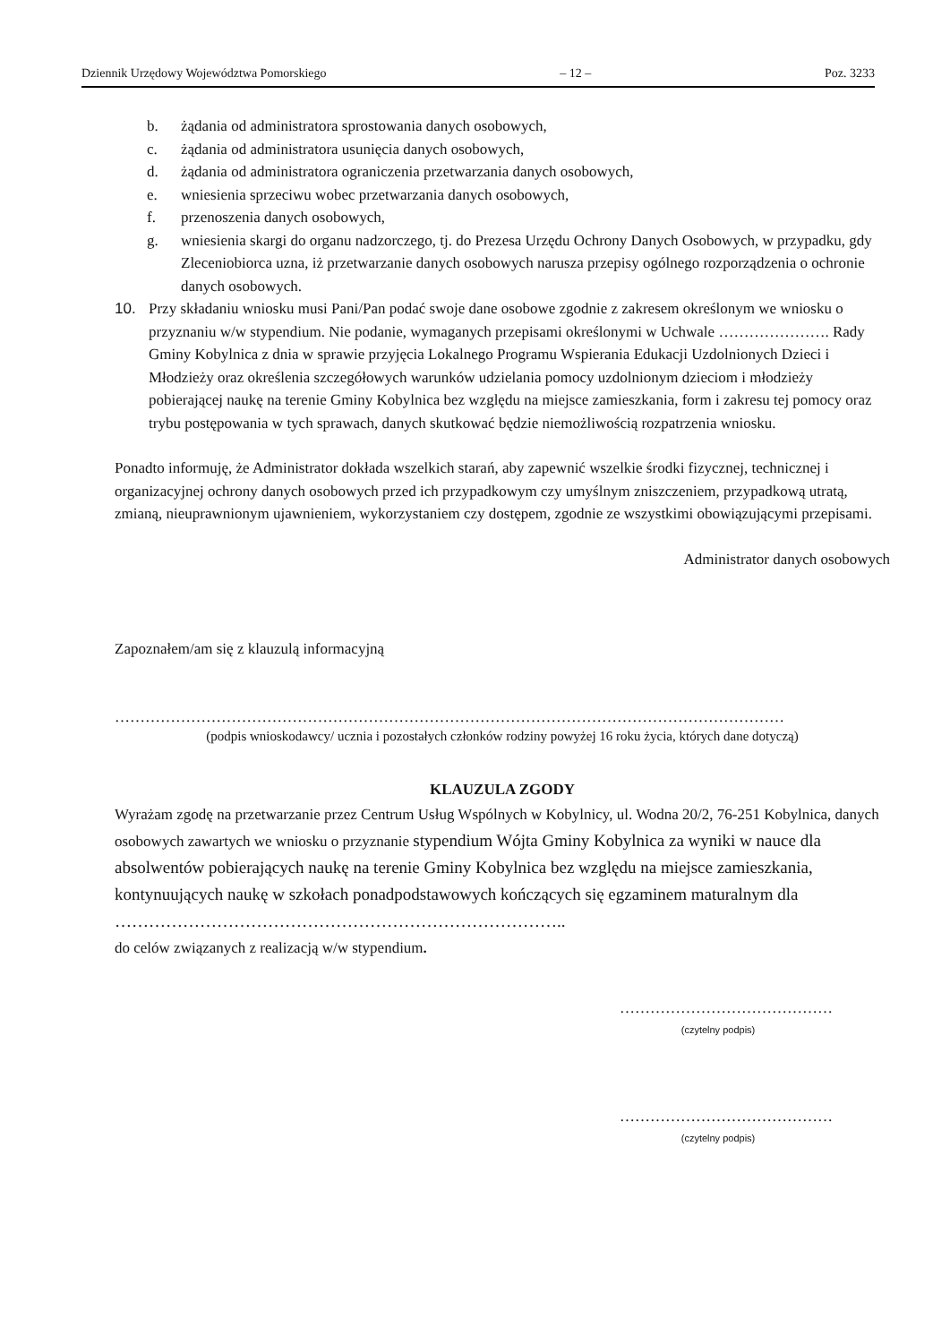Dziennik Urzędowy Województwa Pomorskiego – 12 – Poz. 3233
b. żądania od administratora sprostowania danych osobowych,
c. żądania od administratora usunięcia danych osobowych,
d. żądania od administratora ograniczenia przetwarzania danych osobowych,
e. wniesienia sprzeciwu wobec przetwarzania danych osobowych,
f. przenoszenia danych osobowych,
g. wniesienia skargi do organu nadzorczego, tj. do Prezesa Urzędu Ochrony Danych Osobowych, w przypadku, gdy Zleceniobiorca uzna, iż przetwarzanie danych osobowych narusza przepisy ogólnego rozporządzenia o ochronie danych osobowych.
10. Przy składaniu wniosku musi Pani/Pan podać swoje dane osobowe zgodnie z zakresem określonym we wniosku o przyznaniu w/w stypendium. Nie podanie, wymaganych przepisami określonymi w Uchwale …………………. Rady Gminy Kobylnica z dnia w sprawie przyjęcia Lokalnego Programu Wspierania Edukacji Uzdolnionych Dzieci i Młodzieży oraz określenia szczegółowych warunków udzielania pomocy uzdolnionym dzieciom i młodzieży pobierającej naukę na terenie Gminy Kobylnica bez względu na miejsce zamieszkania, form i zakresu tej pomocy oraz trybu postępowania w tych sprawach, danych skutkować będzie niemożliwością rozpatrzenia wniosku.
Ponadto informuję, że Administrator dokłada wszelkich starań, aby zapewnić wszelkie środki fizycznej, technicznej i organizacyjnej ochrony danych osobowych przed ich przypadkowym czy umyślnym zniszczeniem, przypadkową utratą, zmianą, nieuprawnionym ujawnieniem, wykorzystaniem czy dostępem, zgodnie ze wszystkimi obowiązującymi przepisami.
Administrator danych osobowych
Zapoznałem/am się z klauzulą informacyjną
……………………………………………………………………………………………………………………
(podpis wnioskodawcy/ ucznia i pozostałych członków rodziny powyżej 16 roku życia, których dane dotyczą)
KLAUZULA ZGODY
Wyrażam zgodę na przetwarzanie przez Centrum Usług Wspólnych w Kobylnicy, ul. Wodna 20/2, 76-251 Kobylnica, danych osobowych zawartych we wniosku o przyznanie stypendium Wójta Gminy Kobylnica za wyniki w nauce dla absolwentów pobierających naukę na terenie Gminy Kobylnica bez względu na miejsce zamieszkania, kontynuujących naukę w szkołach ponadpodstawowych kończących się egzaminem maturalnym dla ……………………………………………………………………..
do celów związanych z realizacją w/w stypendium.
……………………………………
(czytelny podpis)
……………………………………
(czytelny podpis)